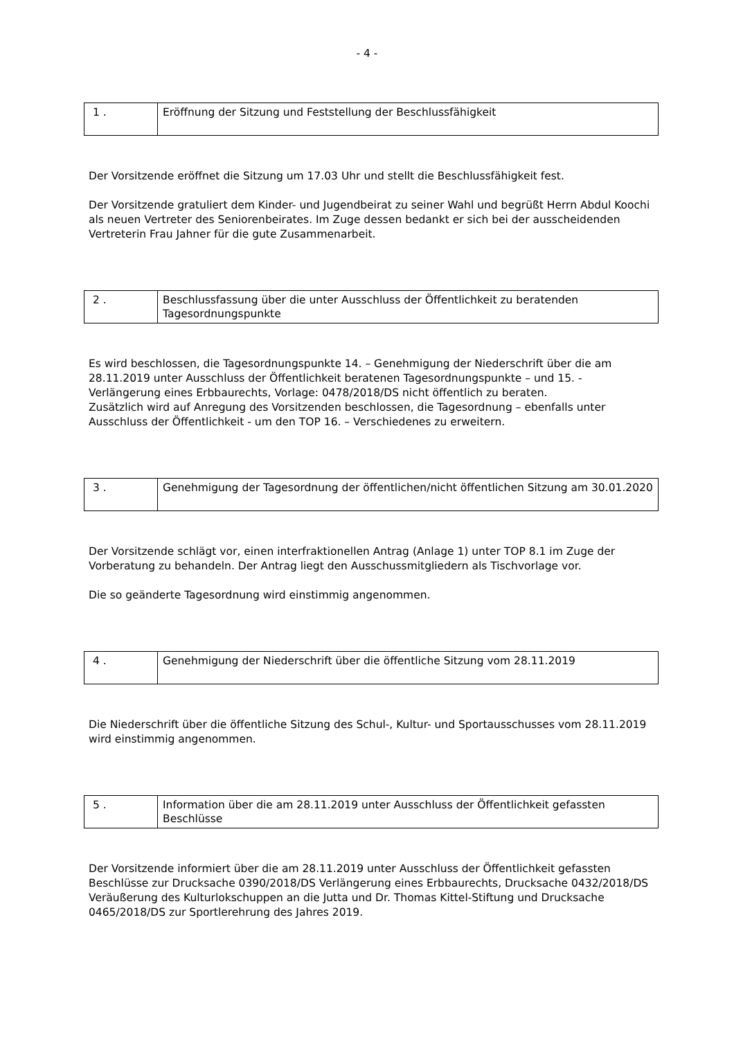- 4 -
| 1 . | Eröffnung der Sitzung und Feststellung der Beschlussfähigkeit |
Der Vorsitzende eröffnet die Sitzung um 17.03 Uhr und stellt die Beschlussfähigkeit fest.
Der Vorsitzende gratuliert dem Kinder- und Jugendbeirat zu seiner Wahl und begrüßt Herrn Abdul Koochi als neuen Vertreter des Seniorenbeirates. Im Zuge dessen bedankt er sich bei der ausscheidenden Vertreterin Frau Jahner für die gute Zusammenarbeit.
| 2 . | Beschlussfassung über die unter Ausschluss der Öffentlichkeit zu beratenden Tagesordnungspunkte |
Es wird beschlossen, die Tagesordnungspunkte 14. – Genehmigung der Niederschrift über die am 28.11.2019 unter Ausschluss der Öffentlichkeit beratenen Tagesordnungspunkte – und 15. - Verlängerung eines Erbbaurechts, Vorlage: 0478/2018/DS nicht öffentlich zu beraten.
Zusätzlich wird auf Anregung des Vorsitzenden beschlossen, die Tagesordnung – ebenfalls unter Ausschluss der Öffentlichkeit - um den TOP 16. – Verschiedenes zu erweitern.
| 3 . | Genehmigung der Tagesordnung der öffentlichen/nicht öffentlichen Sitzung am 30.01.2020 |
Der Vorsitzende schlägt vor, einen interfraktionellen Antrag (Anlage 1) unter TOP 8.1 im Zuge der Vorberatung zu behandeln. Der Antrag liegt den Ausschussmitgliedern als Tischvorlage vor.
Die so geänderte Tagesordnung wird einstimmig angenommen.
| 4 . | Genehmigung der Niederschrift über die öffentliche Sitzung vom 28.11.2019 |
Die Niederschrift über die öffentliche Sitzung des Schul-, Kultur- und Sportausschusses vom 28.11.2019 wird einstimmig angenommen.
| 5 . | Information über die am 28.11.2019 unter Ausschluss der Öffentlichkeit gefassten Beschlüsse |
Der Vorsitzende informiert über die am 28.11.2019 unter Ausschluss der Öffentlichkeit gefassten Beschlüsse zur Drucksache 0390/2018/DS Verlängerung eines Erbbaurechts, Drucksache 0432/2018/DS Veräußerung des Kulturlokschuppen an die Jutta und Dr. Thomas Kittel-Stiftung und Drucksache 0465/2018/DS zur Sportlerehrung des Jahres 2019.